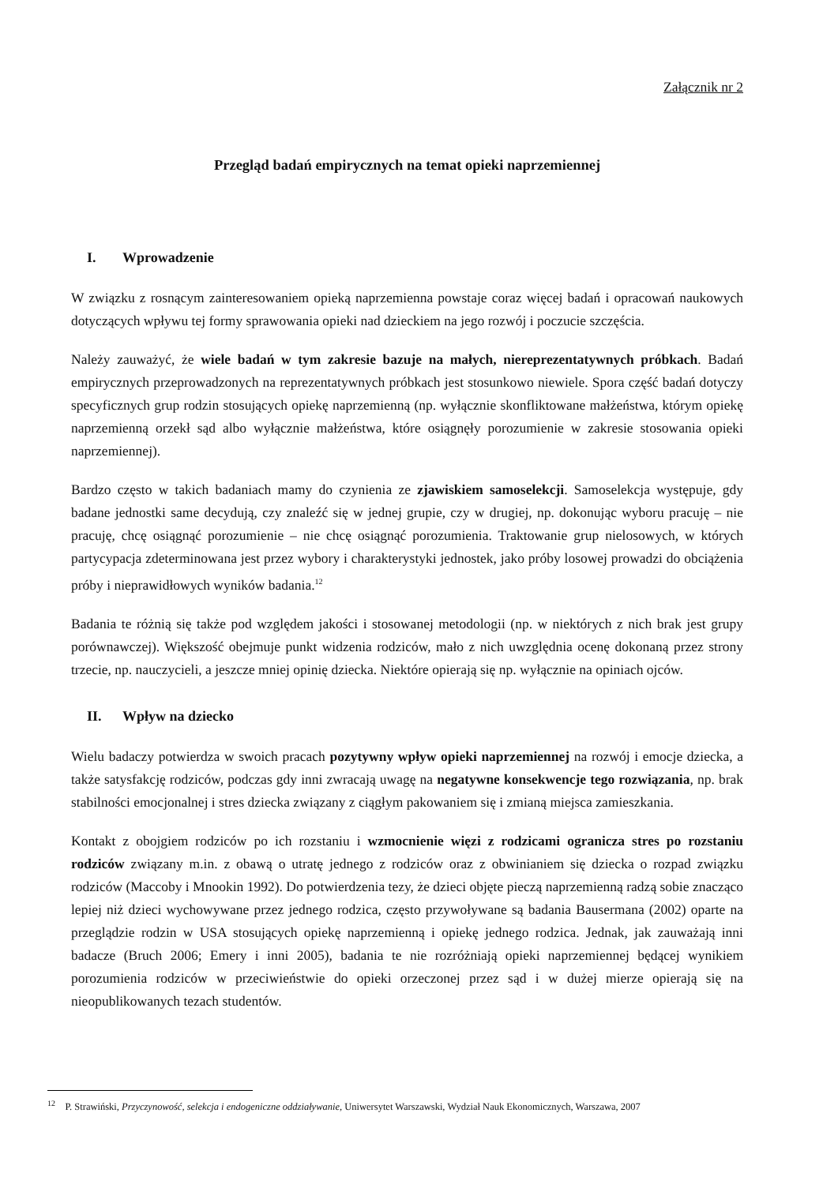Załącznik nr 2
Przegląd badań empirycznych na temat opieki naprzemiennej
I. Wprowadzenie
W związku z rosnącym zainteresowaniem opieką naprzemienna powstaje coraz więcej badań i opracowań naukowych dotyczących wpływu tej formy sprawowania opieki nad dzieckiem na jego rozwój i poczucie szczęścia.
Należy zauważyć, że wiele badań w tym zakresie bazuje na małych, niereprezentatywnych próbkach. Badań empirycznych przeprowadzonych na reprezentatywnych próbkach jest stosunkowo niewiele. Spora część badań dotyczy specyficznych grup rodzin stosujących opiekę naprzemienną (np. wyłącznie skonfliktowane małżeństwa, którym opiekę naprzemienną orzekł sąd albo wyłącznie małżeństwa, które osiągnęły porozumienie w zakresie stosowania opieki naprzemiennej).
Bardzo często w takich badaniach mamy do czynienia ze zjawiskiem samoselekcji. Samoselekcja występuje, gdy badane jednostki same decydują, czy znaleźć się w jednej grupie, czy w drugiej, np. dokonując wyboru pracuję – nie pracuję, chcę osiągnąć porozumienie – nie chcę osiągnąć porozumienia. Traktowanie grup nielosowych, w których partycypacja zdeterminowana jest przez wybory i charakterystyki jednostek, jako próby losowej prowadzi do obciążenia próby i nieprawidłowych wyników badania.<sup>12</sup>
Badania te różnią się także pod względem jakości i stosowanej metodologii (np. w niektórych z nich brak jest grupy porównawczej). Większość obejmuje punkt widzenia rodziców, mało z nich uwzględnia ocenę dokonaną przez strony trzecie, np. nauczycieli, a jeszcze mniej opinię dziecka. Niektóre opierają się np. wyłącznie na opiniach ojców.
II. Wpływ na dziecko
Wielu badaczy potwierdza w swoich pracach pozytywny wpływ opieki naprzemiennej na rozwój i emocje dziecka, a także satysfakcję rodziców, podczas gdy inni zwracają uwagę na negatywne konsekwencje tego rozwiązania, np. brak stabilności emocjonalnej i stres dziecka związany z ciągłym pakowaniem się i zmianą miejsca zamieszkania.
Kontakt z obojgiem rodziców po ich rozstaniu i wzmocnienie więzi z rodzicami ogranicza stres po rozstaniu rodziców związany m.in. z obawą o utratę jednego z rodziców oraz z obwinianiem się dziecka o rozpad związku rodziców (Maccoby i Mnookin 1992). Do potwierdzenia tezy, że dzieci objęte pieczą naprzemienną radzą sobie znacząco lepiej niż dzieci wychowywane przez jednego rodzica, często przywoływane są badania Bausermana (2002) oparte na przeglądzie rodzin w USA stosujących opiekę naprzemienną i opiekę jednego rodzica. Jednak, jak zauważają inni badacze (Bruch 2006; Emery i inni 2005), badania te nie rozróżniają opieki naprzemiennej będącej wynikiem porozumienia rodziców w przeciwieństwie do opieki orzeczonej przez sąd i w dużej mierze opierają się na nieopublikowanych tezach studentów.
<sup>12</sup> P. Strawiński, Przyczynowość, selekcja i endogeniczne oddziaływanie, Uniwersytet Warszawski, Wydział Nauk Ekonomicznych, Warszawa, 2007